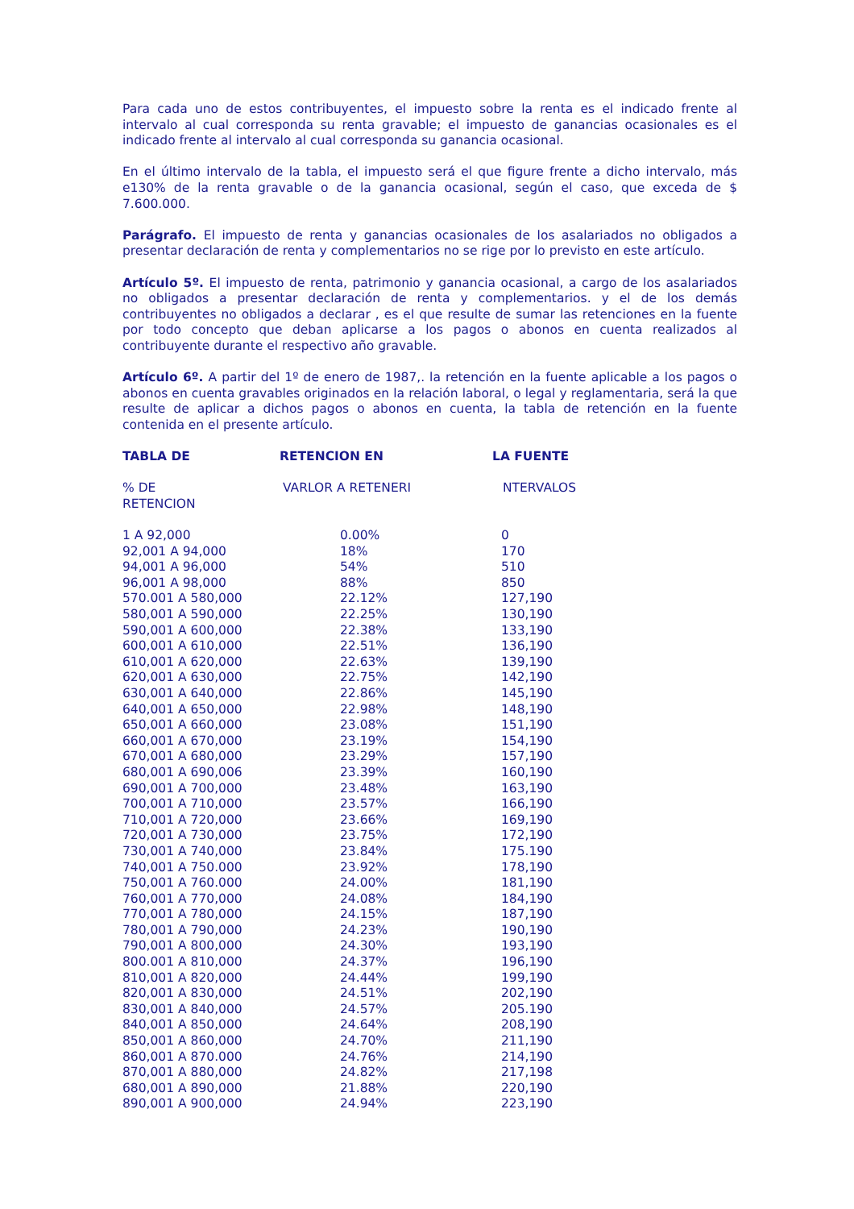Para cada uno de estos contribuyentes, el impuesto sobre la renta es el indicado frente al intervalo al cual corresponda su renta gravable; el impuesto de ganancias ocasionales es el indicado frente al intervalo al cual corresponda su ganancia ocasional.
En el último intervalo de la tabla, el impuesto será el que figure frente a dicho intervalo, más e130% de la renta gravable o de la ganancia ocasional, según el caso, que exceda de $ 7.600.000.
Parágrafo. El impuesto de renta y ganancias ocasionales de los asalariados no obligados a presentar declaración de renta y complementarios no se rige por lo previsto en este artículo.
Artículo 5º. El impuesto de renta, patrimonio y ganancia ocasional, a cargo de los asalariados no obligados a presentar declaración de renta y complementarios. y el de los demás contribuyentes no obligados a declarar , es el que resulte de sumar las retenciones en la fuente por todo concepto que deban aplicarse a los pagos o abonos en cuenta realizados al contribuyente durante el respectivo año gravable.
Artículo 6º. A partir del 1º de enero de 1987,. la retención en la fuente aplicable a los pagos o abonos en cuenta gravables originados en la relación laboral, o legal y reglamentaria, será la que resulte de aplicar a dichos pagos o abonos en cuenta, la tabla de retención en la fuente contenida en el presente artículo.
| TABLA DE | RETENCION EN | LA FUENTE |
| --- | --- | --- |
| % DE RETENCION | VARLOR A RETENERI | NTERVALOS |
| 1 A 92,000 | 0.00% | 0 |
| 92,001 A 94,000 | 18% | 170 |
| 94,001 A 96,000 | 54% | 510 |
| 96,001 A 98,000 | 88% | 850 |
| 570.001 A 580,000 | 22.12% | 127,190 |
| 580,001 A 590,000 | 22.25% | 130,190 |
| 590,001 A 600,000 | 22.38% | 133,190 |
| 600,001 A 610,000 | 22.51% | 136,190 |
| 610,001 A 620,000 | 22.63% | 139,190 |
| 620,001 A 630,000 | 22.75% | 142,190 |
| 630,001 A 640,000 | 22.86% | 145,190 |
| 640,001 A 650,000 | 22.98% | 148,190 |
| 650,001 A 660,000 | 23.08% | 151,190 |
| 660,001 A 670,000 | 23.19% | 154,190 |
| 670,001 A 680,000 | 23.29% | 157,190 |
| 680,001 A 690,006 | 23.39% | 160,190 |
| 690,001 A 700,000 | 23.48% | 163,190 |
| 700,001 A 710,000 | 23.57% | 166,190 |
| 710,001 A 720,000 | 23.66% | 169,190 |
| 720,001 A 730,000 | 23.75% | 172,190 |
| 730,001 A 740,000 | 23.84% | 175.190 |
| 740,001 A 750.000 | 23.92% | 178,190 |
| 750,001 A 760.000 | 24.00% | 181,190 |
| 760,001 A 770,000 | 24.08% | 184,190 |
| 770,001 A 780,000 | 24.15% | 187,190 |
| 780,001 A 790,000 | 24.23% | 190,190 |
| 790,001 A 800,000 | 24.30% | 193,190 |
| 800.001 A 810,000 | 24.37% | 196,190 |
| 810,001 A 820,000 | 24.44% | 199,190 |
| 820,001 A 830,000 | 24.51% | 202,190 |
| 830,001 A 840,000 | 24.57% | 205.190 |
| 840,001 A 850,000 | 24.64% | 208,190 |
| 850,001 A 860,000 | 24.70% | 211,190 |
| 860,001 A 870.000 | 24.76% | 214,190 |
| 870,001 A 880,000 | 24.82% | 217,198 |
| 680,001 A 890,000 | 21.88% | 220,190 |
| 890,001 A 900,000 | 24.94% | 223,190 |